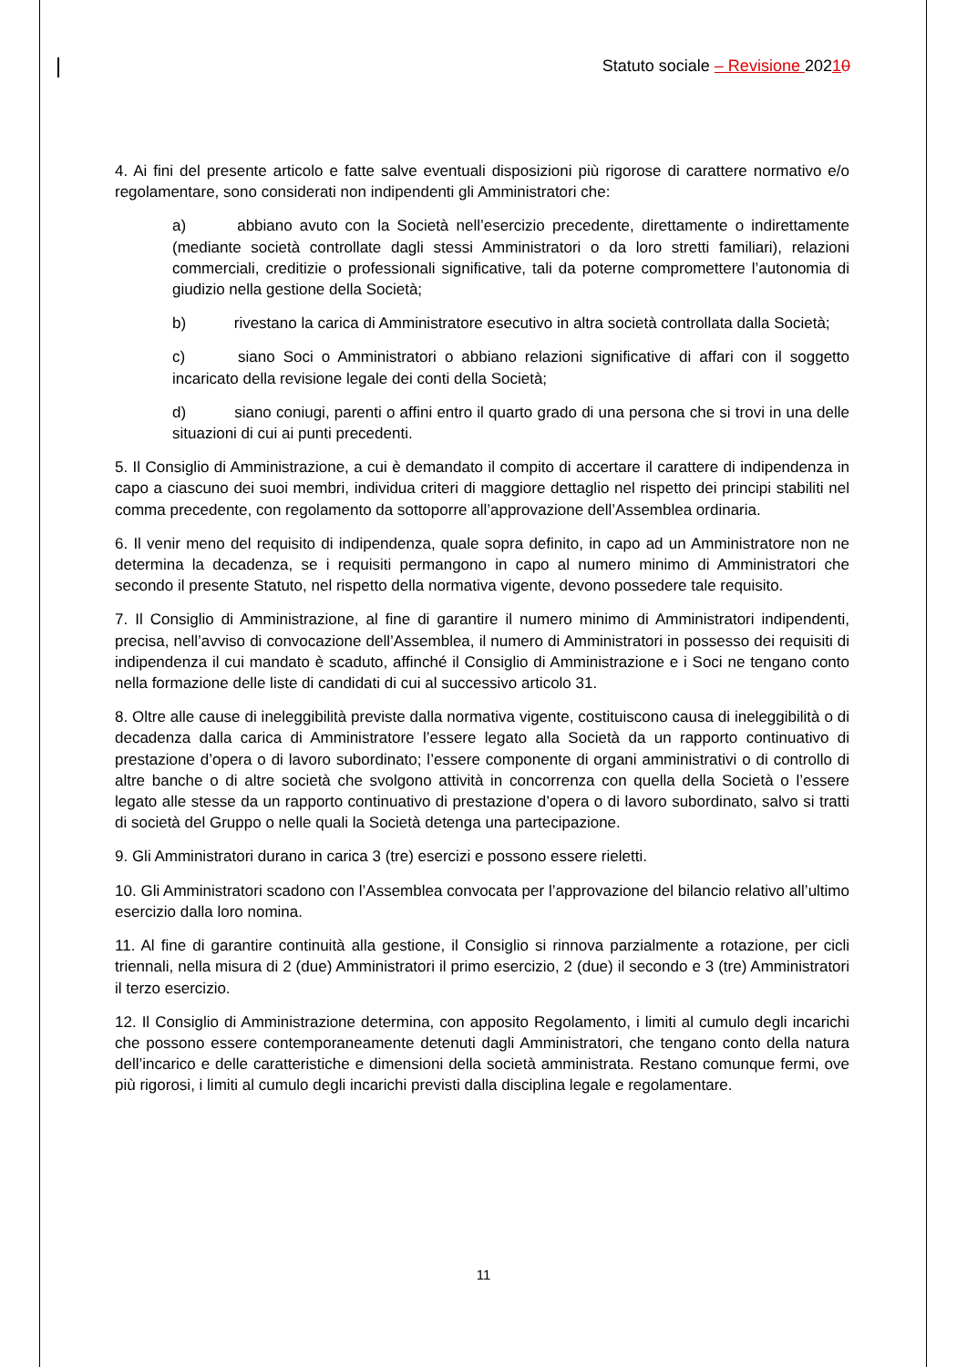Statuto sociale – Revisione 20210
4. Ai fini del presente articolo e fatte salve eventuali disposizioni più rigorose di carattere normativo e/o regolamentare, sono considerati non indipendenti gli Amministratori che:
a) abbiano avuto con la Società nell’esercizio precedente, direttamente o indirettamente (mediante società controllate dagli stessi Amministratori o da loro stretti familiari), relazioni commerciali, creditizie o professionali significative, tali da poterne compromettere l’autonomia di giudizio nella gestione della Società;
b) rivestano la carica di Amministratore esecutivo in altra società controllata dalla Società;
c) siano Soci o Amministratori o abbiano relazioni significative di affari con il soggetto incaricato della revisione legale dei conti della Società;
d) siano coniugi, parenti o affini entro il quarto grado di una persona che si trovi in una delle situazioni di cui ai punti precedenti.
5. Il Consiglio di Amministrazione, a cui è demandato il compito di accertare il carattere di indipendenza in capo a ciascuno dei suoi membri, individua criteri di maggiore dettaglio nel rispetto dei principi stabiliti nel comma precedente, con regolamento da sottoporre all’approvazione dell’Assemblea ordinaria.
6. Il venir meno del requisito di indipendenza, quale sopra definito, in capo ad un Amministratore non ne determina la decadenza, se i requisiti permangono in capo al numero minimo di Amministratori che secondo il presente Statuto, nel rispetto della normativa vigente, devono possedere tale requisito.
7. Il Consiglio di Amministrazione, al fine di garantire il numero minimo di Amministratori indipendenti, precisa, nell’avviso di convocazione dell’Assemblea, il numero di Amministratori in possesso dei requisiti di indipendenza il cui mandato è scaduto, affinché il Consiglio di Amministrazione e i Soci ne tengano conto nella formazione delle liste di candidati di cui al successivo articolo 31.
8. Oltre alle cause di ineleggibilità previste dalla normativa vigente, costituiscono causa di ineleggibilità o di decadenza dalla carica di Amministratore l’essere legato alla Società da un rapporto continuativo di prestazione d’opera o di lavoro subordinato; l’essere componente di organi amministrativi o di controllo di altre banche o di altre società che svolgono attività in concorrenza con quella della Società o l’essere legato alle stesse da un rapporto continuativo di prestazione d’opera o di lavoro subordinato, salvo si tratti di società del Gruppo o nelle quali la Società detenga una partecipazione.
9. Gli Amministratori durano in carica 3 (tre) esercizi e possono essere rieletti.
10. Gli Amministratori scadono con l’Assemblea convocata per l’approvazione del bilancio relativo all’ultimo esercizio dalla loro nomina.
11. Al fine di garantire continuità alla gestione, il Consiglio si rinnova parzialmente a rotazione, per cicli triennali, nella misura di 2 (due) Amministratori il primo esercizio, 2 (due) il secondo e 3 (tre) Amministratori il terzo esercizio.
12. Il Consiglio di Amministrazione determina, con apposito Regolamento, i limiti al cumulo degli incarichi che possono essere contemporaneamente detenuti dagli Amministratori, che tengano conto della natura dell’incarico e delle caratteristiche e dimensioni della società amministrata. Restano comunque fermi, ove più rigorosi, i limiti al cumulo degli incarichi previsti dalla disciplina legale e regolamentare.
11